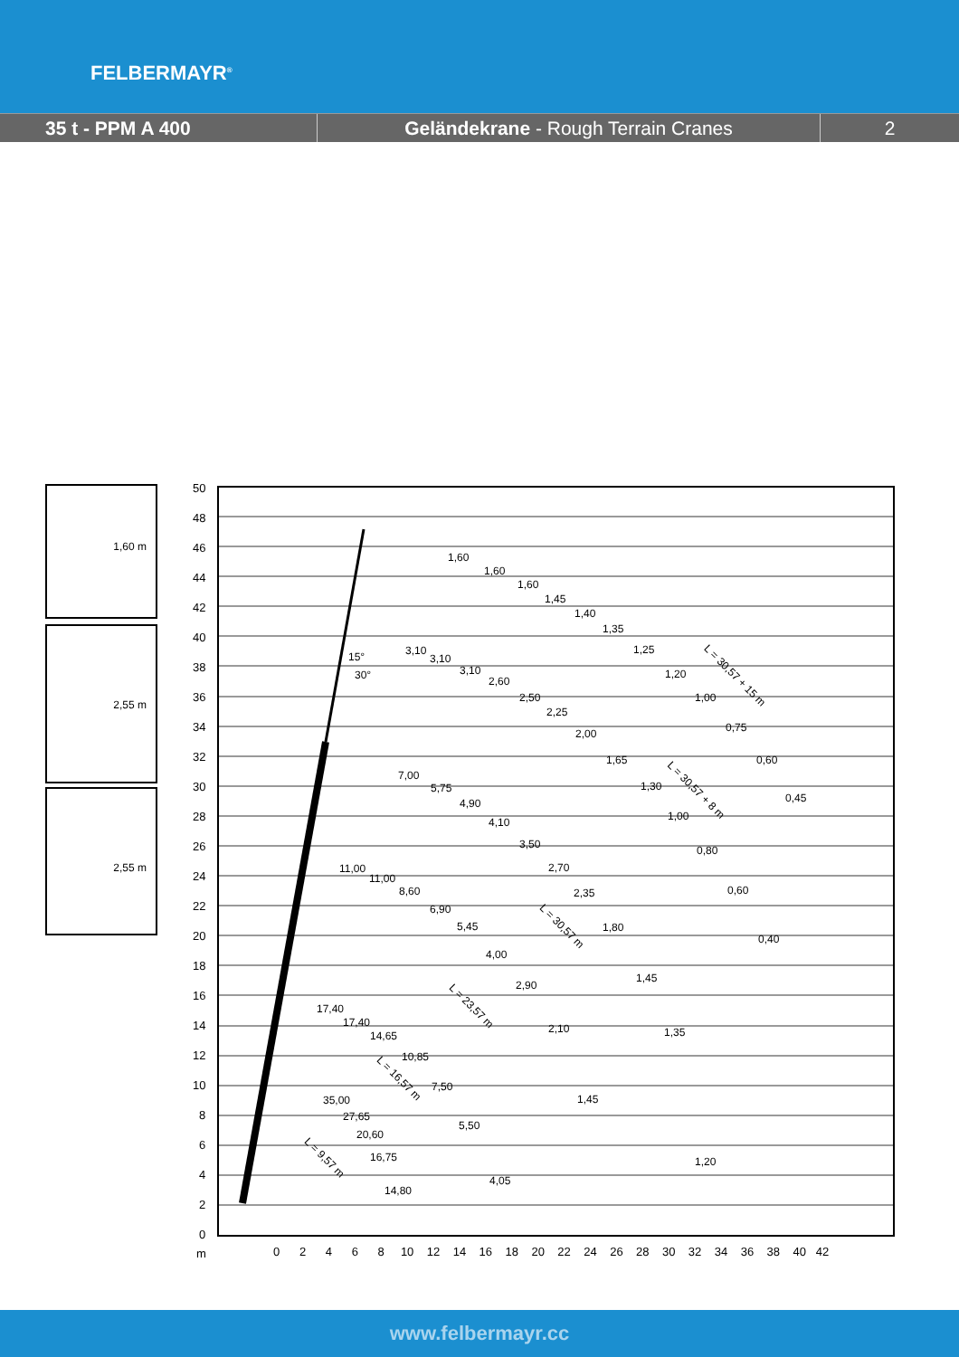FELBERMAYR<sup>®</sup>
35 t - PPM A 400 Geländekrane - Rough Terrain Cranes 2
1,60 m
2,55 m
2,55 m
50
48
46
44
42
40
38
36
34
32
30
28
26
24
22
20
18
16
14
12
10
8
6
4
2
0
m
0 2 4 6 8 10 12 14 16 18 20 22 24 26 28 30 32 34 36 38 40 42
1,60
1,60
1,60
1,45
1,40
1,35
1,25
1,20
1,00
0,75
0,60
0,45
3,10
3,10
3,10
2,60
2,50
2,25
2,00
1,65
1,30
1,00
0,80
0,60
0,40
7,00
5,75
4,90
4,10
3,50
2,70
2,35
1,80
1,45
1,35
1,20
11,00
11,00
8,60
6,90
5,45
4,00
2,90
2,10
1,45
4,05
17,40
17,40
14,65
10,85
7,50
5,50
35,00
27,65
20,60
16,75
14,80
L = 30,57 + 15 m
L = 30,57 + 8 m
L = 30,57 m
L = 23,57 m
L = 16,57 m
L = 9,57 m
15°
30°
www.felbermayr.cc